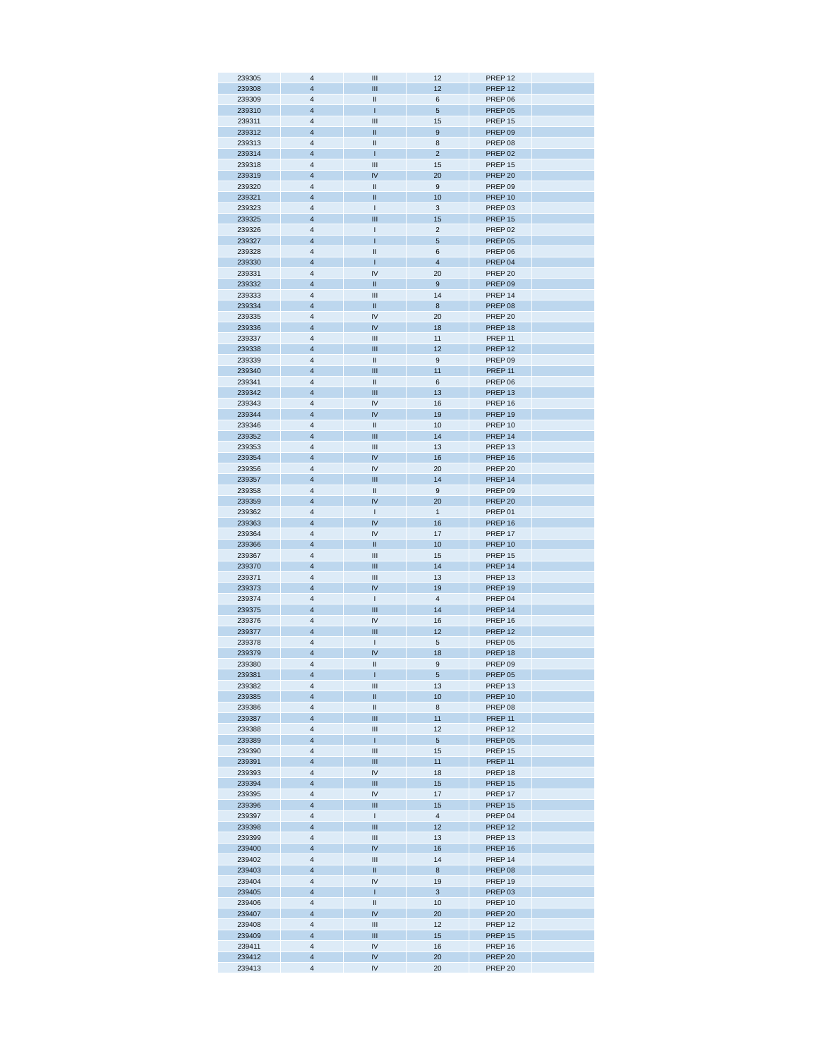| 239305 | 4 | III | 12 | PREP 12 | |
| 239308 | 4 | III | 12 | PREP 12 | |
| 239309 | 4 | II | 6 | PREP 06 | |
| 239310 | 4 | I | 5 | PREP 05 | |
| 239311 | 4 | III | 15 | PREP 15 | |
| 239312 | 4 | II | 9 | PREP 09 | |
| 239313 | 4 | II | 8 | PREP 08 | |
| 239314 | 4 | I | 2 | PREP 02 | |
| 239318 | 4 | III | 15 | PREP 15 | |
| 239319 | 4 | IV | 20 | PREP 20 | |
| 239320 | 4 | II | 9 | PREP 09 | |
| 239321 | 4 | II | 10 | PREP 10 | |
| 239323 | 4 | I | 3 | PREP 03 | |
| 239325 | 4 | III | 15 | PREP 15 | |
| 239326 | 4 | I | 2 | PREP 02 | |
| 239327 | 4 | I | 5 | PREP 05 | |
| 239328 | 4 | II | 6 | PREP 06 | |
| 239330 | 4 | I | 4 | PREP 04 | |
| 239331 | 4 | IV | 20 | PREP 20 | |
| 239332 | 4 | II | 9 | PREP 09 | |
| 239333 | 4 | III | 14 | PREP 14 | |
| 239334 | 4 | II | 8 | PREP 08 | |
| 239335 | 4 | IV | 20 | PREP 20 | |
| 239336 | 4 | IV | 18 | PREP 18 | |
| 239337 | 4 | III | 11 | PREP 11 | |
| 239338 | 4 | III | 12 | PREP 12 | |
| 239339 | 4 | II | 9 | PREP 09 | |
| 239340 | 4 | III | 11 | PREP 11 | |
| 239341 | 4 | II | 6 | PREP 06 | |
| 239342 | 4 | III | 13 | PREP 13 | |
| 239343 | 4 | IV | 16 | PREP 16 | |
| 239344 | 4 | IV | 19 | PREP 19 | |
| 239346 | 4 | II | 10 | PREP 10 | |
| 239352 | 4 | III | 14 | PREP 14 | |
| 239353 | 4 | III | 13 | PREP 13 | |
| 239354 | 4 | IV | 16 | PREP 16 | |
| 239356 | 4 | IV | 20 | PREP 20 | |
| 239357 | 4 | III | 14 | PREP 14 | |
| 239358 | 4 | II | 9 | PREP 09 | |
| 239359 | 4 | IV | 20 | PREP 20 | |
| 239362 | 4 | I | 1 | PREP 01 | |
| 239363 | 4 | IV | 16 | PREP 16 | |
| 239364 | 4 | IV | 17 | PREP 17 | |
| 239366 | 4 | II | 10 | PREP 10 | |
| 239367 | 4 | III | 15 | PREP 15 | |
| 239370 | 4 | III | 14 | PREP 14 | |
| 239371 | 4 | III | 13 | PREP 13 | |
| 239373 | 4 | IV | 19 | PREP 19 | |
| 239374 | 4 | I | 4 | PREP 04 | |
| 239375 | 4 | III | 14 | PREP 14 | |
| 239376 | 4 | IV | 16 | PREP 16 | |
| 239377 | 4 | III | 12 | PREP 12 | |
| 239378 | 4 | I | 5 | PREP 05 | |
| 239379 | 4 | IV | 18 | PREP 18 | |
| 239380 | 4 | II | 9 | PREP 09 | |
| 239381 | 4 | I | 5 | PREP 05 | |
| 239382 | 4 | III | 13 | PREP 13 | |
| 239385 | 4 | II | 10 | PREP 10 | |
| 239386 | 4 | II | 8 | PREP 08 | |
| 239387 | 4 | III | 11 | PREP 11 | |
| 239388 | 4 | III | 12 | PREP 12 | |
| 239389 | 4 | I | 5 | PREP 05 | |
| 239390 | 4 | III | 15 | PREP 15 | |
| 239391 | 4 | III | 11 | PREP 11 | |
| 239393 | 4 | IV | 18 | PREP 18 | |
| 239394 | 4 | III | 15 | PREP 15 | |
| 239395 | 4 | IV | 17 | PREP 17 | |
| 239396 | 4 | III | 15 | PREP 15 | |
| 239397 | 4 | I | 4 | PREP 04 | |
| 239398 | 4 | III | 12 | PREP 12 | |
| 239399 | 4 | III | 13 | PREP 13 | |
| 239400 | 4 | IV | 16 | PREP 16 | |
| 239402 | 4 | III | 14 | PREP 14 | |
| 239403 | 4 | II | 8 | PREP 08 | |
| 239404 | 4 | IV | 19 | PREP 19 | |
| 239405 | 4 | I | 3 | PREP 03 | |
| 239406 | 4 | II | 10 | PREP 10 | |
| 239407 | 4 | IV | 20 | PREP 20 | |
| 239408 | 4 | III | 12 | PREP 12 | |
| 239409 | 4 | III | 15 | PREP 15 | |
| 239411 | 4 | IV | 16 | PREP 16 | |
| 239412 | 4 | IV | 20 | PREP 20 | |
| 239413 | 4 | IV | 20 | PREP 20 | |